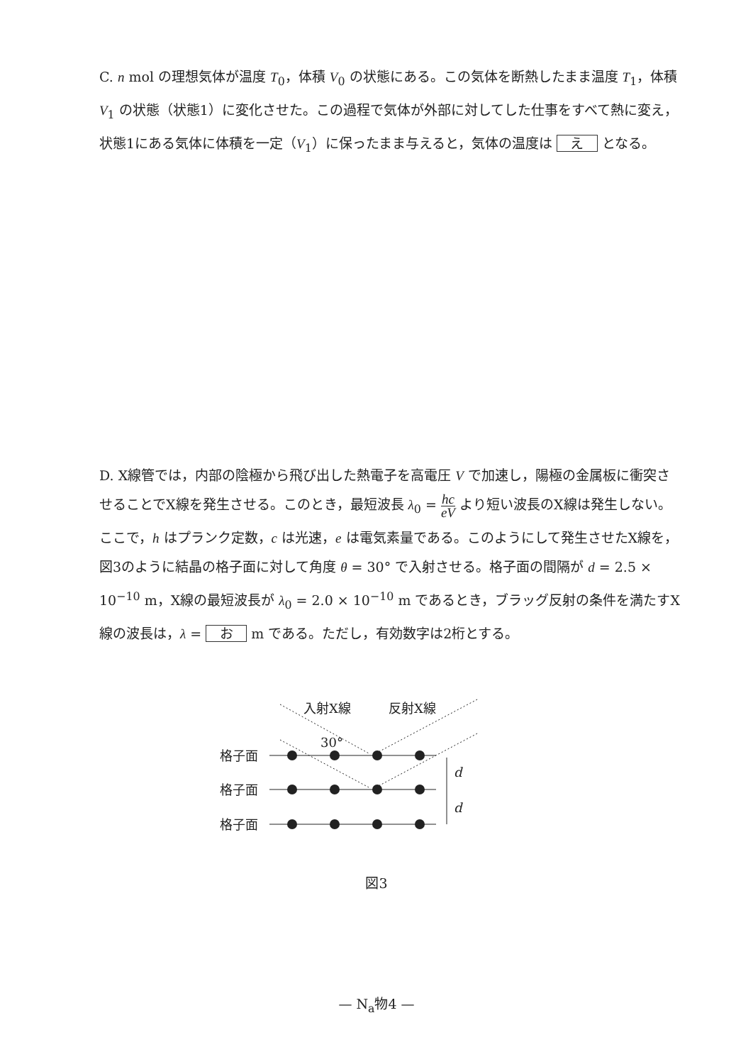C. n mol の理想気体が温度 T<sub>0</sub>，体積 V<sub>0</sub> の状態にある。この気体を断熱したまま温度 T<sub>1</sub>，体積 V<sub>1</sub> の状態（状態1）に変化させた。この過程で気体が外部に対してした仕事をすべて熱に変え，状態1にある気体に体積を一定（V<sub>1</sub>）に保ったまま与えると，気体の温度は え となる。
D. X線管では，内部の陰極から飛び出した熱電子を高電圧 V で加速し，陽極の金属板に衝突させることでX線を発生させる。このとき，最短波長 λ<sub>0</sub> = hc eV より短い波長のX線は発生しない。ここで，h はプランク定数，c は光速，e は電気素量である。このようにして発生させたX線を，図3のように結晶の格子面に対して角度 θ = 30° で入射させる。格子面の間隔が d = 2.5 × 10<sup>−10</sup> m，X線の最短波長が λ<sub>0</sub> = 2.0 × 10<sup>−10</sup> m であるとき，ブラッグ反射の条件を満たすX線の波長は，λ = お m である。ただし，有効数字は2桁とする。
入射X線
反射X線
30°
格子面
格子面
格子面
d
d
図3
— N<sub>a</sub>物4 —